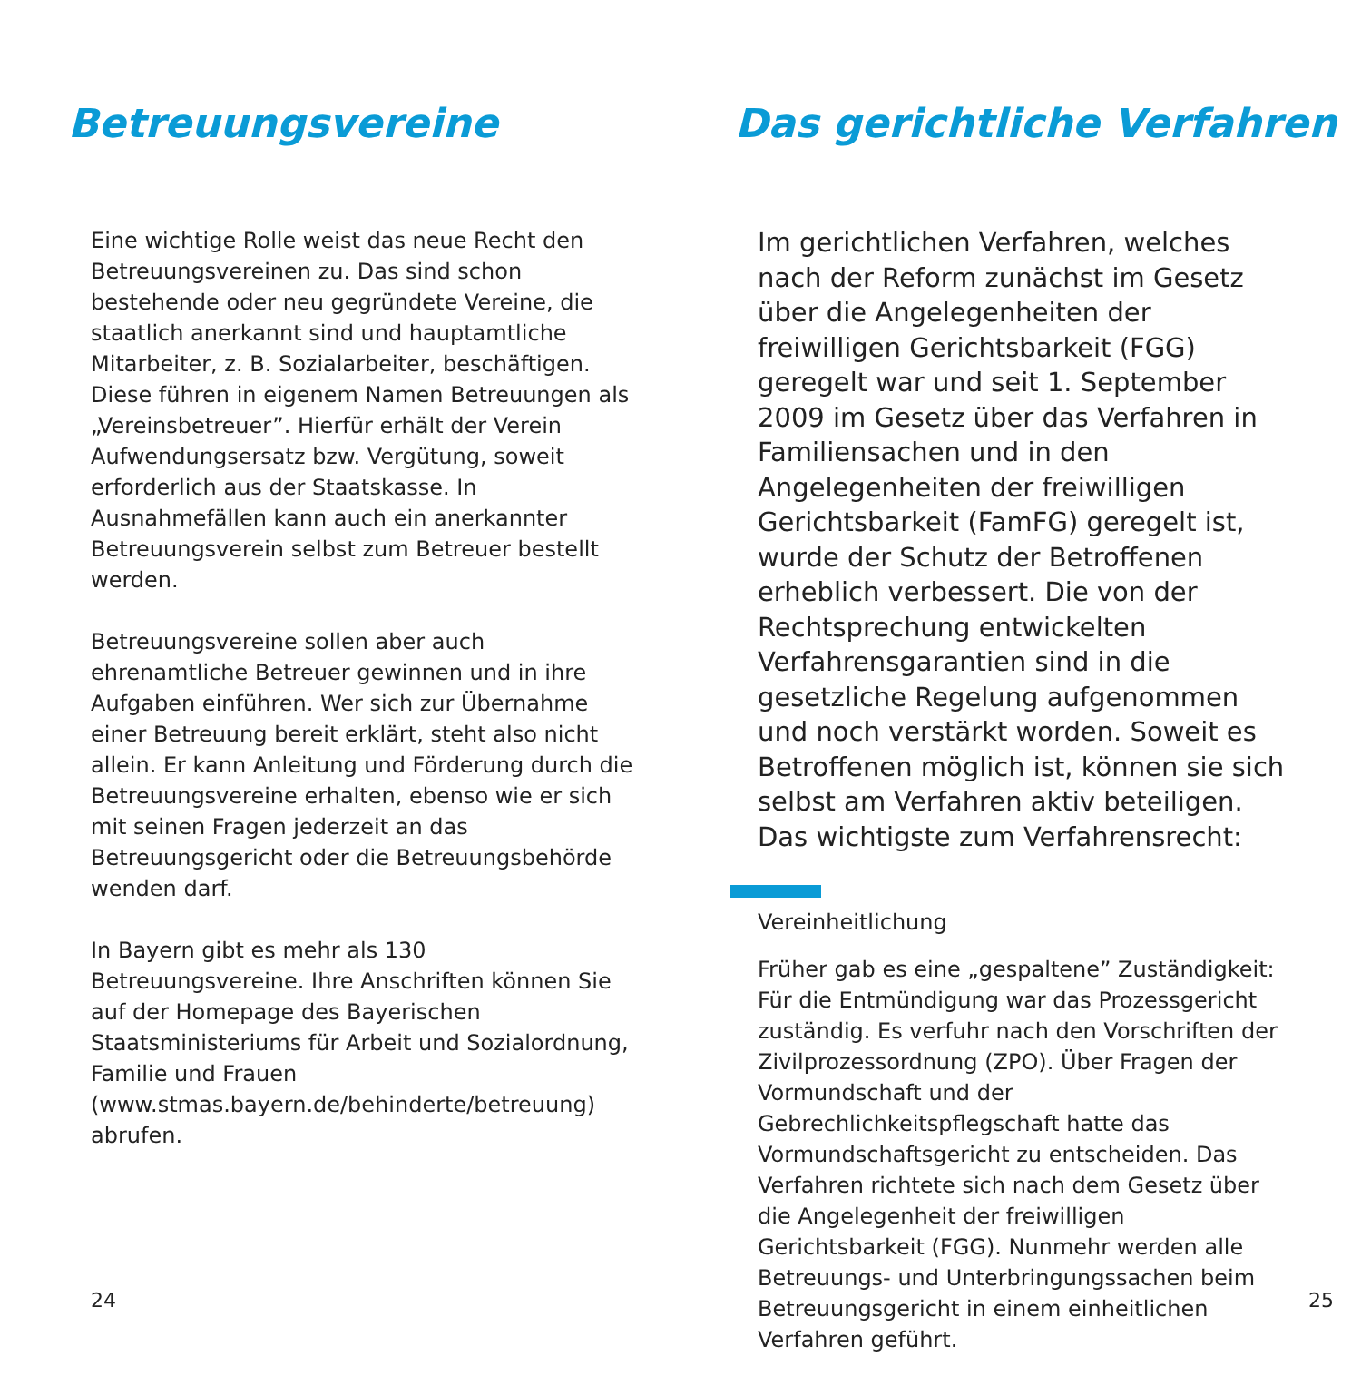Betreuungsvereine
Eine wichtige Rolle weist das neue Recht den Betreuungsvereinen zu. Das sind schon bestehende oder neu gegründete Vereine, die staatlich anerkannt sind und hauptamtliche Mitarbeiter, z. B. Sozialarbeiter, beschäftigen. Diese führen in eigenem Namen Betreuungen als „Vereinsbetreuer”. Hierfür erhält der Verein Aufwendungsersatz bzw. Vergütung, soweit erforderlich aus der Staatskasse. In Ausnahmefällen kann auch ein anerkannter Betreuungsverein selbst zum Betreuer bestellt werden.
Betreuungsvereine sollen aber auch ehrenamtliche Betreuer gewinnen und in ihre Aufgaben einführen. Wer sich zur Übernahme einer Betreuung bereit erklärt, steht also nicht allein. Er kann Anleitung und Förderung durch die Betreuungsvereine erhalten, ebenso wie er sich mit seinen Fragen jederzeit an das Betreuungsgericht oder die Betreuungsbehörde wenden darf.
In Bayern gibt es mehr als 130 Betreuungsvereine. Ihre Anschriften können Sie auf der Homepage des Bayerischen Staatsministeriums für Arbeit und Sozialordnung, Familie und Frauen
(www.stmas.bayern.de/behinderte/betreuung) abrufen.
24
Das gerichtliche Verfahren
Im gerichtlichen Verfahren, welches nach der Reform zunächst im Gesetz über die Angelegenheiten der freiwilligen Gerichtsbarkeit (FGG) geregelt war und seit 1. September 2009 im Gesetz über das Verfahren in Familiensachen und in den Angelegenheiten der freiwilligen Gerichtsbarkeit (FamFG) geregelt ist, wurde der Schutz der Betroffenen erheblich verbessert. Die von der Rechtsprechung entwickelten Verfahrensgarantien sind in die gesetzliche Regelung aufgenommen und noch verstärkt worden. Soweit es Betroffenen möglich ist, können sie sich selbst am Verfahren aktiv beteiligen. Das wichtigste zum Verfahrensrecht:
Vereinheitlichung
Früher gab es eine „gespaltene” Zuständigkeit: Für die Entmündigung war das Prozessgericht zuständig. Es verfuhr nach den Vorschriften der Zivilprozessordnung (ZPO). Über Fragen der Vormundschaft und der Gebrechlichkeitspflegschaft hatte das Vormundschaftsgericht zu entscheiden. Das Verfahren richtete sich nach dem Gesetz über die Angelegenheit der freiwilligen Gerichtsbarkeit (FGG). Nunmehr werden alle Betreuungs- und Unterbringungssachen beim Betreuungsgericht in einem einheitlichen Verfahren geführt.
25